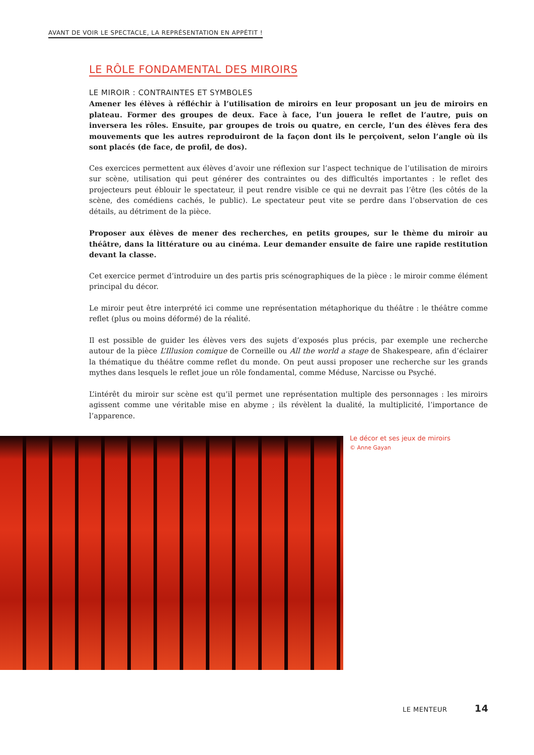AVANT DE VOIR LE SPECTACLE, LA REPRÉSENTATION EN APPÉTIT !
LE RÔLE FONDAMENTAL DES MIROIRS
LE MIROIR : CONTRAINTES ET SYMBOLES
Amener les élèves à réfléchir à l’utilisation de miroirs en leur proposant un jeu de miroirs en plateau. Former des groupes de deux. Face à face, l’un jouera le reflet de l’autre, puis on inversera les rôles. Ensuite, par groupes de trois ou quatre, en cercle, l’un des élèves fera des mouvements que les autres reproduiront de la façon dont ils le perçoivent, selon l’angle où ils sont placés (de face, de profil, de dos).
Ces exercices permettent aux élèves d’avoir une réflexion sur l’aspect technique de l’utilisation de miroirs sur scène, utilisation qui peut générer des contraintes ou des difficultés importantes : le reflet des projecteurs peut éblouir le spectateur, il peut rendre visible ce qui ne devrait pas l’être (les côtés de la scène, des comédiens cachés, le public). Le spectateur peut vite se perdre dans l’observation de ces détails, au détriment de la pièce.
Proposer aux élèves de mener des recherches, en petits groupes, sur le thème du miroir au théâtre, dans la littérature ou au cinéma. Leur demander ensuite de faire une rapide restitution devant la classe.
Cet exercice permet d’introduire un des partis pris scénographiques de la pièce : le miroir comme élément principal du décor.
Le miroir peut être interprété ici comme une représentation métaphorique du théâtre : le théâtre comme reflet (plus ou moins déformé) de la réalité.
Il est possible de guider les élèves vers des sujets d’exposés plus précis, par exemple une recherche autour de la pièce L’Illusion comique de Corneille ou All the world a stage de Shakespeare, afin d’éclairer la thématique du théâtre comme reflet du monde. On peut aussi proposer une recherche sur les grands mythes dans lesquels le reflet joue un rôle fondamental, comme Méduse, Narcisse ou Psyché.
L’intérêt du miroir sur scène est qu’il permet une représentation multiple des personnages : les miroirs agissent comme une véritable mise en abyme ; ils révèlent la dualité, la multiplicité, l’importance de l’apparence.
Le décor et ses jeux de miroirs
© Anne Gayan
LE MENTEUR 14